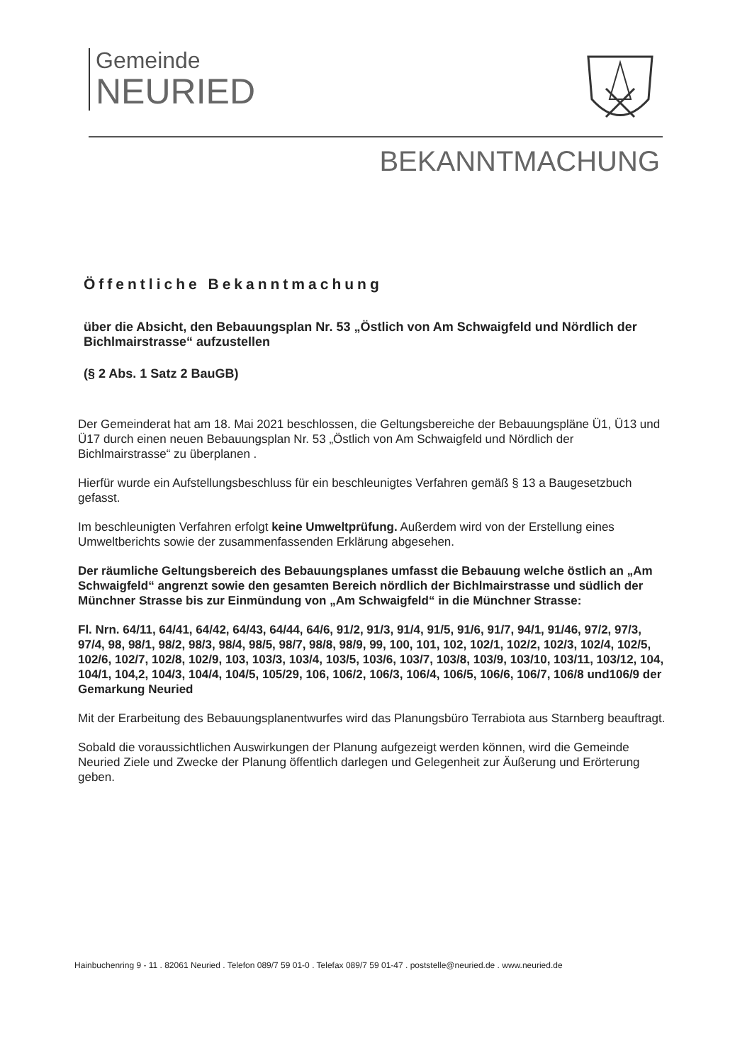Gemeinde
NEURIED
BEKANNTMACHUNG
Öffentliche Bekanntmachung
über die Absicht, den Bebauungsplan Nr. 53 „Östlich von Am Schwaigfeld und Nördlich der Bichlmairstrasse“ aufzustellen
(§ 2 Abs. 1 Satz 2 BauGB)
Der Gemeinderat hat am 18. Mai 2021 beschlossen, die Geltungsbereiche der Bebauungspläne Ü1, Ü13 und Ü17 durch einen neuen Bebauungsplan Nr. 53 „Östlich von Am Schwaigfeld und Nördlich der Bichlmairstrasse“ zu überplanen .
Hierfür wurde ein Aufstellungsbeschluss für ein beschleunigtes Verfahren gemäß § 13 a Baugesetzbuch gefasst.
Im beschleunigten Verfahren erfolgt keine Umweltprüfung. Außerdem wird von der Erstellung eines Umweltberichts sowie der zusammenfassenden Erklärung abgesehen.
Der räumliche Geltungsbereich des Bebauungsplanes umfasst die Bebauung welche östlich an „Am Schwaigfeld“ angrenzt sowie den gesamten Bereich nördlich der Bichlmairstrasse und südlich der Münchner Strasse bis zur Einmündung von „Am Schwaigfeld“ in die Münchner Strasse:
Fl. Nrn. 64/11, 64/41, 64/42, 64/43, 64/44, 64/6, 91/2, 91/3, 91/4, 91/5, 91/6, 91/7, 94/1, 91/46, 97/2, 97/3, 97/4, 98, 98/1, 98/2, 98/3, 98/4, 98/5, 98/7, 98/8, 98/9, 99, 100, 101, 102, 102/1, 102/2, 102/3, 102/4, 102/5, 102/6, 102/7, 102/8, 102/9, 103, 103/3, 103/4, 103/5, 103/6, 103/7, 103/8, 103/9, 103/10, 103/11, 103/12, 104, 104/1, 104,2, 104/3, 104/4, 104/5, 105/29, 106, 106/2, 106/3, 106/4, 106/5, 106/6, 106/7, 106/8 und106/9 der Gemarkung Neuried
Mit der Erarbeitung des Bebauungsplanentwurfes wird das Planungsbüro Terrabiota aus Starnberg beauftragt.
Sobald die voraussichtlichen Auswirkungen der Planung aufgezeigt werden können, wird die Gemeinde Neuried Ziele und Zwecke der Planung öffentlich darlegen und Gelegenheit zur Äußerung und Erörterung geben.
Hainbuchenring 9 - 11 . 82061 Neuried . Telefon 089/7 59 01-0 . Telefax 089/7 59 01-47 . poststelle@neuried.de . www.neuried.de